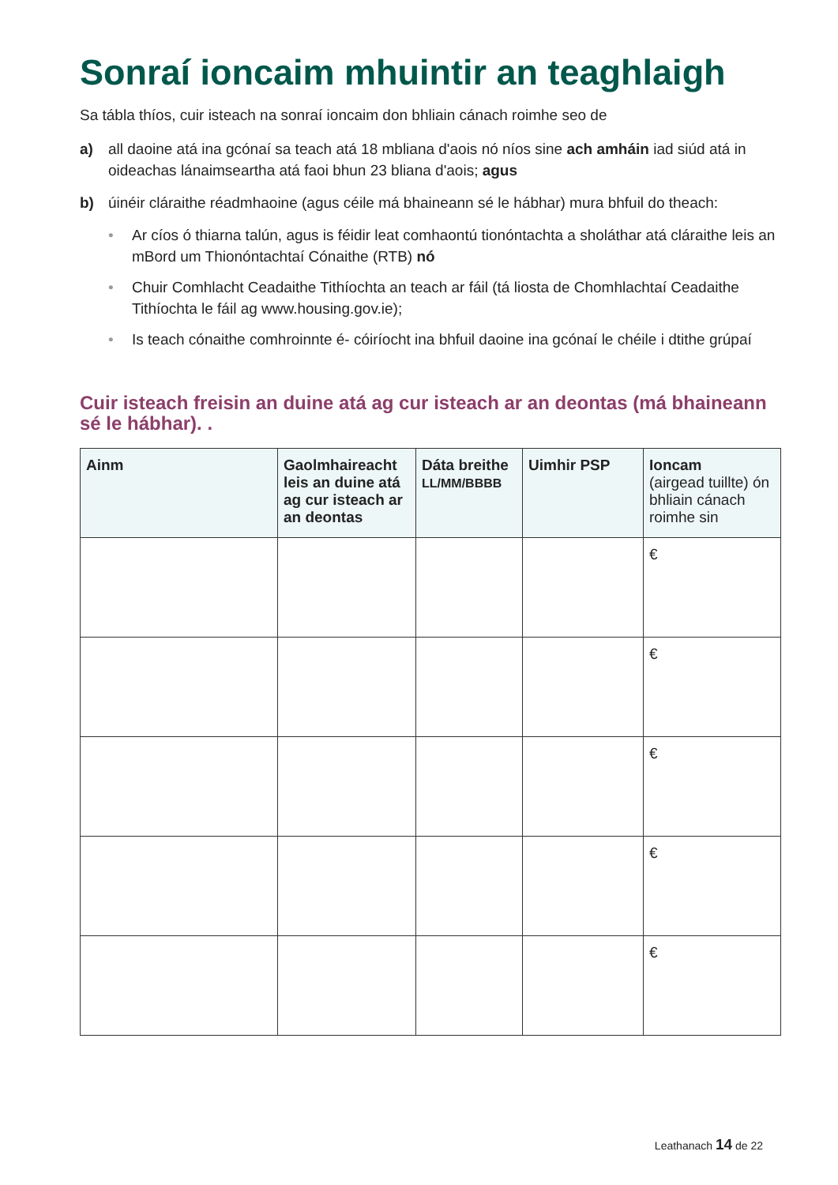Sonraí ioncaim mhuintir an teaghlaigh
Sa tábla thíos, cuir isteach na sonraí ioncaim don bhliain cánach roimhe seo de
a) all daoine atá ina gcónaí sa teach atá 18 mbliana d'aois nó níos sine ach amháin iad siúd atá in oideachas lánaimseartha atá faoi bhun 23 bliana d'aois; agus
b) úinéir cláraithe réadmhaoine (agus céile má bhaineann sé le hábhar) mura bhfuil do theach:
• Ar cíos ó thiarna talún, agus is féidir leat comhaontú tionóntachta a sholáthar atá cláraithe leis an mBord um Thionóntachtaí Cónaithe (RTB) nó
• Chuir Comhlacht Ceadaithe Tithíochta an teach ar fáil (tá liosta de Chomhlachtaí Ceadaithe Tithíochta le fáil ag www.housing.gov.ie);
• Is teach cónaithe comhroinnte é- cóiríocht ina bhfuil daoine ina gcónaí le chéile i dtithe grúpaí
Cuir isteach freisin an duine atá ag cur isteach ar an deontas (má bhaineann sé le hábhar). .
| Ainm | Gaolmhaireacht leis an duine atá ag cur isteach ar an deontas | Dáta breithe LL/MM/BBBB | Uimhir PSP | Ioncam (airgead tuillte) ón bhliain cánach roimhe sin |
| --- | --- | --- | --- | --- |
| | | | | € |
| | | | | € |
| | | | | € |
| | | | | € |
| | | | | € |
Leathanach 14 de 22